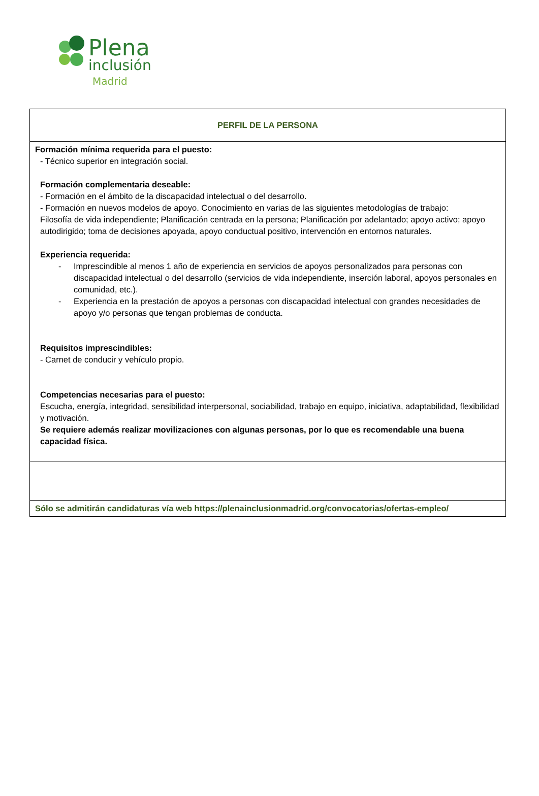Plena
inclusión
Madrid
| PERFIL DE LA PERSONA |
| Formación mínima requerida para el puesto: - Técnico superior en integración social. Formación complementaria deseable: - Formación en el ámbito de la discapacidad intelectual o del desarrollo. - Formación en nuevos modelos de apoyo. Conocimiento en varias de las siguientes metodologías de trabajo: Filosofía de vida independiente; Planificación centrada en la persona; Planificación por adelantado; apoyo activo; apoyo autodirigido; toma de decisiones apoyada, apoyo conductual positivo, intervención en entornos naturales. Experiencia requerida: - Imprescindible al menos 1 año de experiencia en servicios de apoyos personalizados para personas con discapacidad intelectual o del desarrollo (servicios de vida independiente, inserción laboral, apoyos personales en comunidad, etc.). - Experiencia en la prestación de apoyos a personas con discapacidad intelectual con grandes necesidades de apoyo y/o personas que tengan problemas de conducta. Requisitos imprescindibles: - Carnet de conducir y vehículo propio. Competencias necesarias para el puesto: Escucha, energía, integridad, sensibilidad interpersonal, sociabilidad, trabajo en equipo, iniciativa, adaptabilidad, flexibilidad y motivación. Se requiere además realizar movilizaciones con algunas personas, por lo que es recomendable una buena capacidad física. |
| Sólo se admitirán candidaturas vía web https://plenainclusionmadrid.org/convocatorias/ofertas-empleo/ |